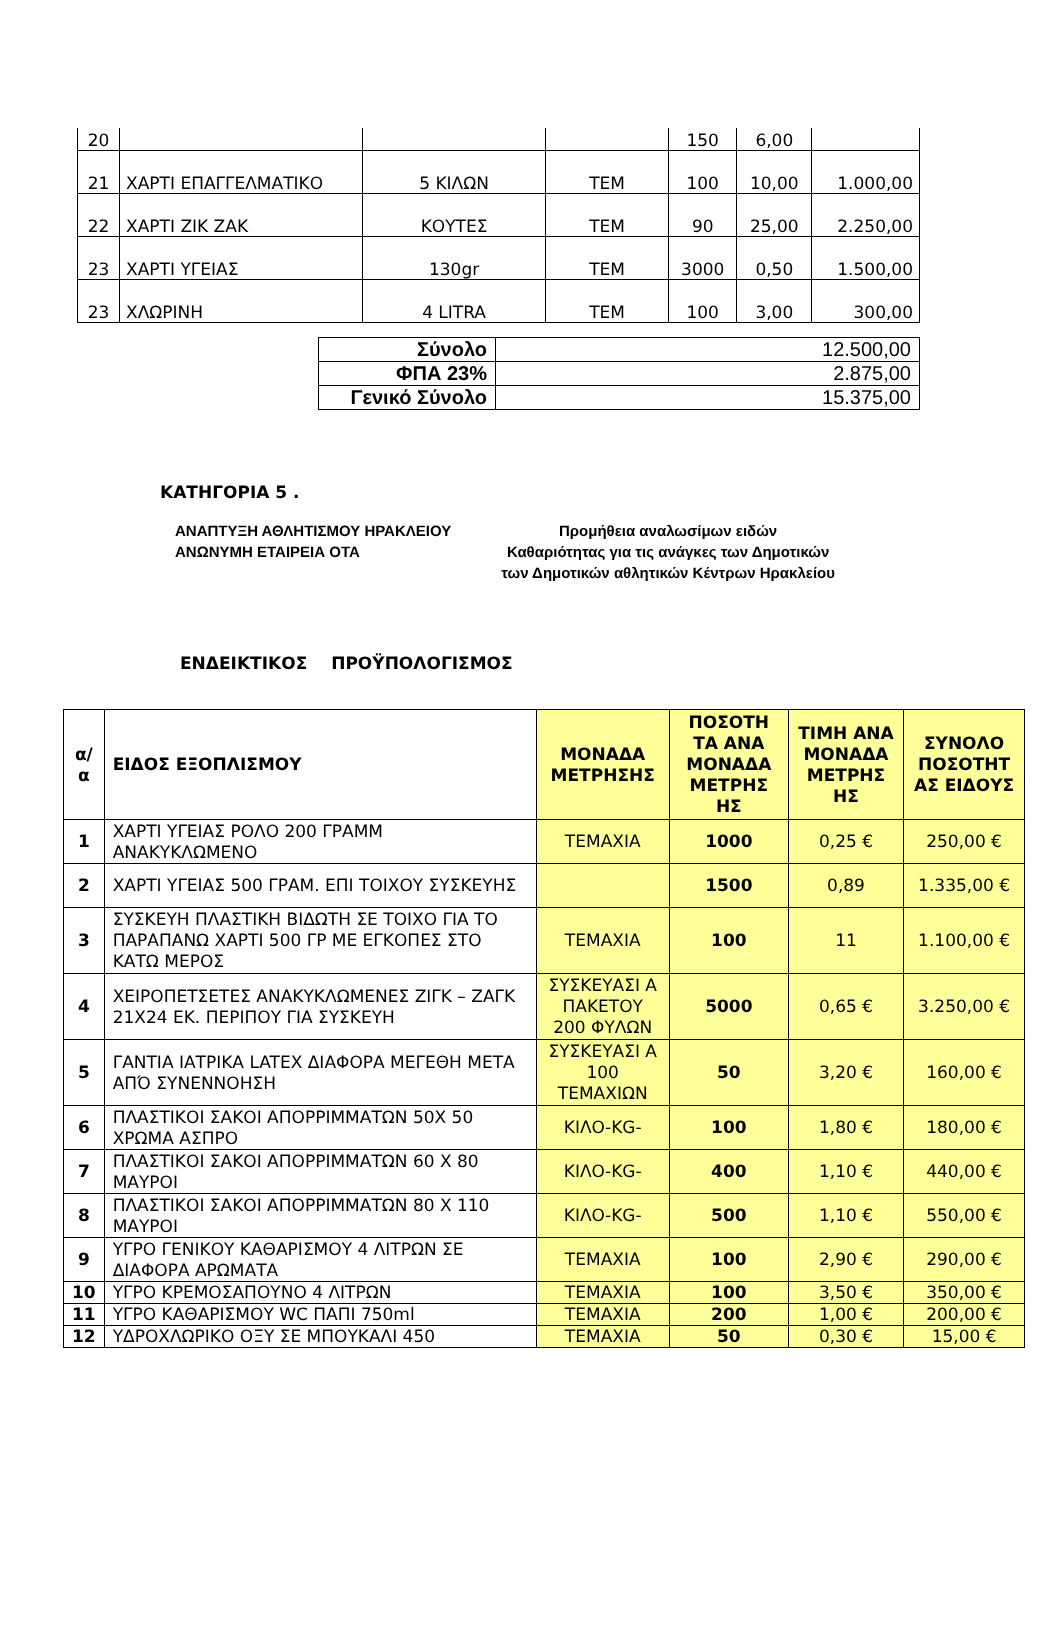| 20 | | | | 150 | 6,00 | |
| 21 | ΧΑΡΤΙ ΕΠΑΓΓΕΛΜΑΤΙΚΟ | 5 ΚΙΛΩΝ | ΤΕΜ | 100 | 10,00 | 1.000,00 |
| 22 | ΧΑΡΤΙ ΖΙΚ ΖΑΚ | ΚΟΥΤΕΣ | ΤΕΜ | 90 | 25,00 | 2.250,00 |
| 23 | ΧΑΡΤΙ ΥΓΕΙΑΣ | 130gr | ΤΕΜ | 3000 | 0,50 | 1.500,00 |
| 23 | ΧΛΩΡΙΝΗ | 4 LITRA | ΤΕΜ | 100 | 3,00 | 300,00 |
| Σύνολο | 12.500,00 |
| ΦΠΑ 23% | 2.875,00 |
| Γενικό Σύνολο | 15.375,00 |
ΚΑΤΗΓΟΡΙΑ 5 .
ΑΝΑΠΤΥΞΗ ΑΘΛΗΤΙΣΜΟΥ ΗΡΑΚΛΕΙΟΥ
ΑΝΩΝΥΜΗ ΕΤΑΙΡΕΙΑ ΟΤΑ
Προμήθεια αναλωσίμων ειδών
Καθαριότητας για τις ανάγκες των Δημοτικών
των Δημοτικών αθλητικών Κέντρων Ηρακλείου
ΕΝΔΕΙΚΤΙΚΟΣ ΠΡΟΫΠΟΛΟΓΙΣΜΟΣ
| α/ α | ΕΙΔΟΣ ΕΞΟΠΛΙΣΜΟΥ | ΜΟΝΑΔΑ ΜΕΤΡΗΣΗΣ | ΠΟΣΟΤΗ ΤΑ ΑΝΑ ΜΟΝΑΔΑ ΜΕΤΡΗΣ ΗΣ | ΤΙΜΗ ΑΝΑ ΜΟΝΑΔΑ ΜΕΤΡΗΣ ΗΣ | ΣΥΝΟΛΟ ΠΟΣΟΤΗΤ ΑΣ ΕΙΔΟΥΣ |
| --- | --- | --- | --- | --- | --- |
| 1 | ΧΑΡΤΙ ΥΓΕΙΑΣ ΡΟΛΟ 200 ΓΡΑΜΜ ΑΝΑΚΥΚΛΩΜΕΝΟ | ΤΕΜΑΧΙΑ | 1000 | 0,25 € | 250,00 € |
| 2 | ΧΑΡΤΙ ΥΓΕΙΑΣ 500 ΓΡΑΜ. ΕΠΙ ΤΟΙΧΟΥ ΣΥΣΚΕΥΗΣ | | 1500 | 0,89 | 1.335,00 € |
| 3 | ΣΥΣΚΕΥΗ ΠΛΑΣΤΙΚΗ ΒΙΔΩΤΗ ΣΕ ΤΟΙΧΟ ΓΙΑ ΤΟ ΠΑΡΑΠΑΝΩ ΧΑΡΤΙ 500 ΓΡ ΜΕ ΕΓΚΟΠΕΣ ΣΤΟ ΚΑΤΩ ΜΕΡΟΣ | ΤΕΜΑΧΙΑ | 100 | 11 | 1.100,00 € |
| 4 | ΧΕΙΡΟΠΕΤΣΕΤΕΣ ΑΝΑΚΥΚΛΩΜΕΝΕΣ ΖΙΓΚ – ΖΑΓΚ 21Χ24 ΕΚ. ΠΕΡΙΠΟΥ ΓΙΑ ΣΥΣΚΕΥΗ | ΣΥΣΚΕΥΑΣΙ Α ΠΑΚΕΤΟΥ 200 ΦΥΛΩΝ | 5000 | 0,65 € | 3.250,00 € |
| 5 | ΓΑΝΤΙΑ ΙΑΤΡΙΚΑ LATEX ΔΙΑΦΟΡΑ ΜΕΓΕΘΗ ΜΕΤΑ ΑΠΌ ΣΥΝΕΝΝΟΗΣΗ | ΣΥΣΚΕΥΑΣΙ Α 100 ΤΕΜΑΧΙΩΝ | 50 | 3,20 € | 160,00 € |
| 6 | ΠΛΑΣΤΙΚΟΙ ΣΑΚΟΙ ΑΠΟΡΡΙΜΜΑΤΩΝ 50Χ 50 ΧΡΩΜΑ ΑΣΠΡΟ | ΚΙΛΟ-KG- | 100 | 1,80 € | 180,00 € |
| 7 | ΠΛΑΣΤΙΚΟΙ ΣΑΚΟΙ ΑΠΟΡΡΙΜΜΑΤΩΝ 60 Χ 80 ΜΑΥΡΟΙ | ΚΙΛΟ-KG- | 400 | 1,10 € | 440,00 € |
| 8 | ΠΛΑΣΤΙΚΟΙ ΣΑΚΟΙ ΑΠΟΡΡΙΜΜΑΤΩΝ 80 Χ 110 ΜΑΥΡΟΙ | ΚΙΛΟ-KG- | 500 | 1,10 € | 550,00 € |
| 9 | ΥΓΡΟ ΓΕΝΙΚΟΥ ΚΑΘΑΡΙΣΜΟΥ 4 ΛΙΤΡΩΝ ΣΕ ΔΙΑΦΟΡΑ ΑΡΩΜΑΤΑ | ΤΕΜΑΧΙΑ | 100 | 2,90 € | 290,00 € |
| 10 | ΥΓΡΟ ΚΡΕΜΟΣΑΠΟΥΝΟ 4 ΛΙΤΡΩΝ | ΤΕΜΑΧΙΑ | 100 | 3,50 € | 350,00 € |
| 11 | ΥΓΡΟ ΚΑΘΑΡΙΣΜΟΥ WC ΠΑΠΙ 750ml | ΤΕΜΑΧΙΑ | 200 | 1,00 € | 200,00 € |
| 12 | ΥΔΡΟΧΛΩΡΙΚΟ ΟΞΥ ΣΕ ΜΠΟΥΚΑΛΙ 450 | ΤΕΜΑΧΙΑ | 50 | 0,30 € | 15,00 € |